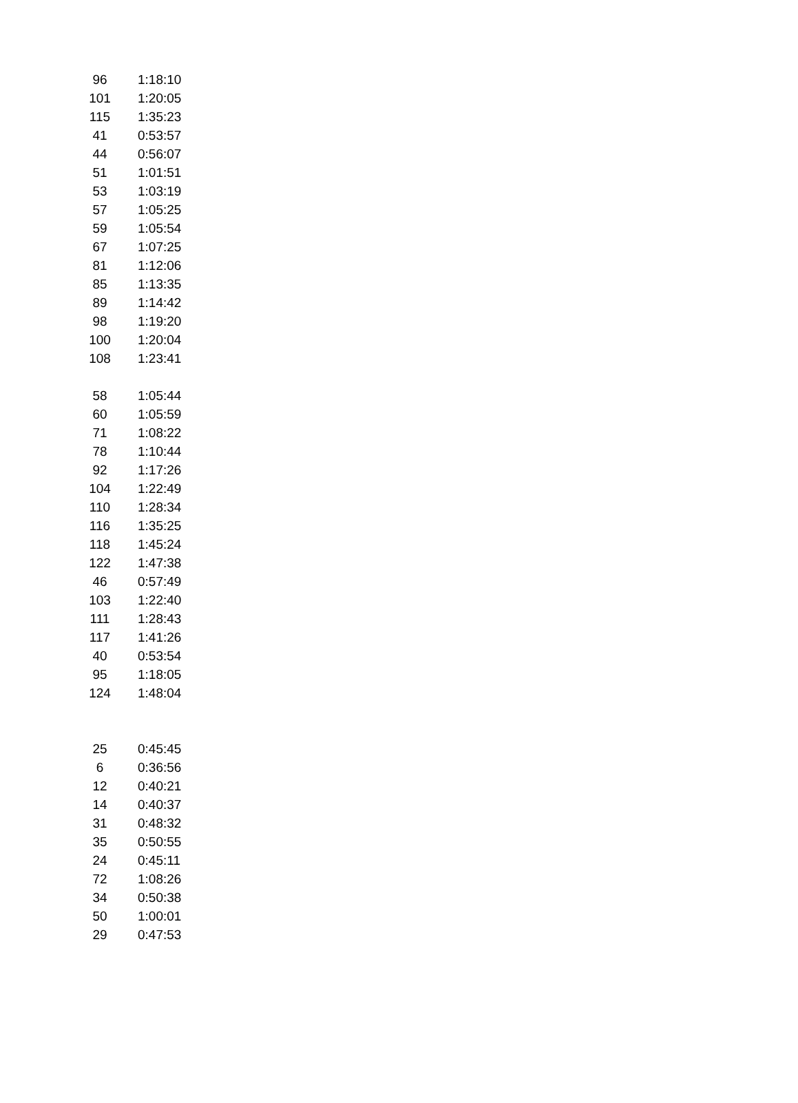| 96 | 1:18:10 |
| 101 | 1:20:05 |
| 115 | 1:35:23 |
| 41 | 0:53:57 |
| 44 | 0:56:07 |
| 51 | 1:01:51 |
| 53 | 1:03:19 |
| 57 | 1:05:25 |
| 59 | 1:05:54 |
| 67 | 1:07:25 |
| 81 | 1:12:06 |
| 85 | 1:13:35 |
| 89 | 1:14:42 |
| 98 | 1:19:20 |
| 100 | 1:20:04 |
| 108 | 1:23:41 |
| 58 | 1:05:44 |
| 60 | 1:05:59 |
| 71 | 1:08:22 |
| 78 | 1:10:44 |
| 92 | 1:17:26 |
| 104 | 1:22:49 |
| 110 | 1:28:34 |
| 116 | 1:35:25 |
| 118 | 1:45:24 |
| 122 | 1:47:38 |
| 46 | 0:57:49 |
| 103 | 1:22:40 |
| 111 | 1:28:43 |
| 117 | 1:41:26 |
| 40 | 0:53:54 |
| 95 | 1:18:05 |
| 124 | 1:48:04 |
| 25 | 0:45:45 |
| 6 | 0:36:56 |
| 12 | 0:40:21 |
| 14 | 0:40:37 |
| 31 | 0:48:32 |
| 35 | 0:50:55 |
| 24 | 0:45:11 |
| 72 | 1:08:26 |
| 34 | 0:50:38 |
| 50 | 1:00:01 |
| 29 | 0:47:53 |